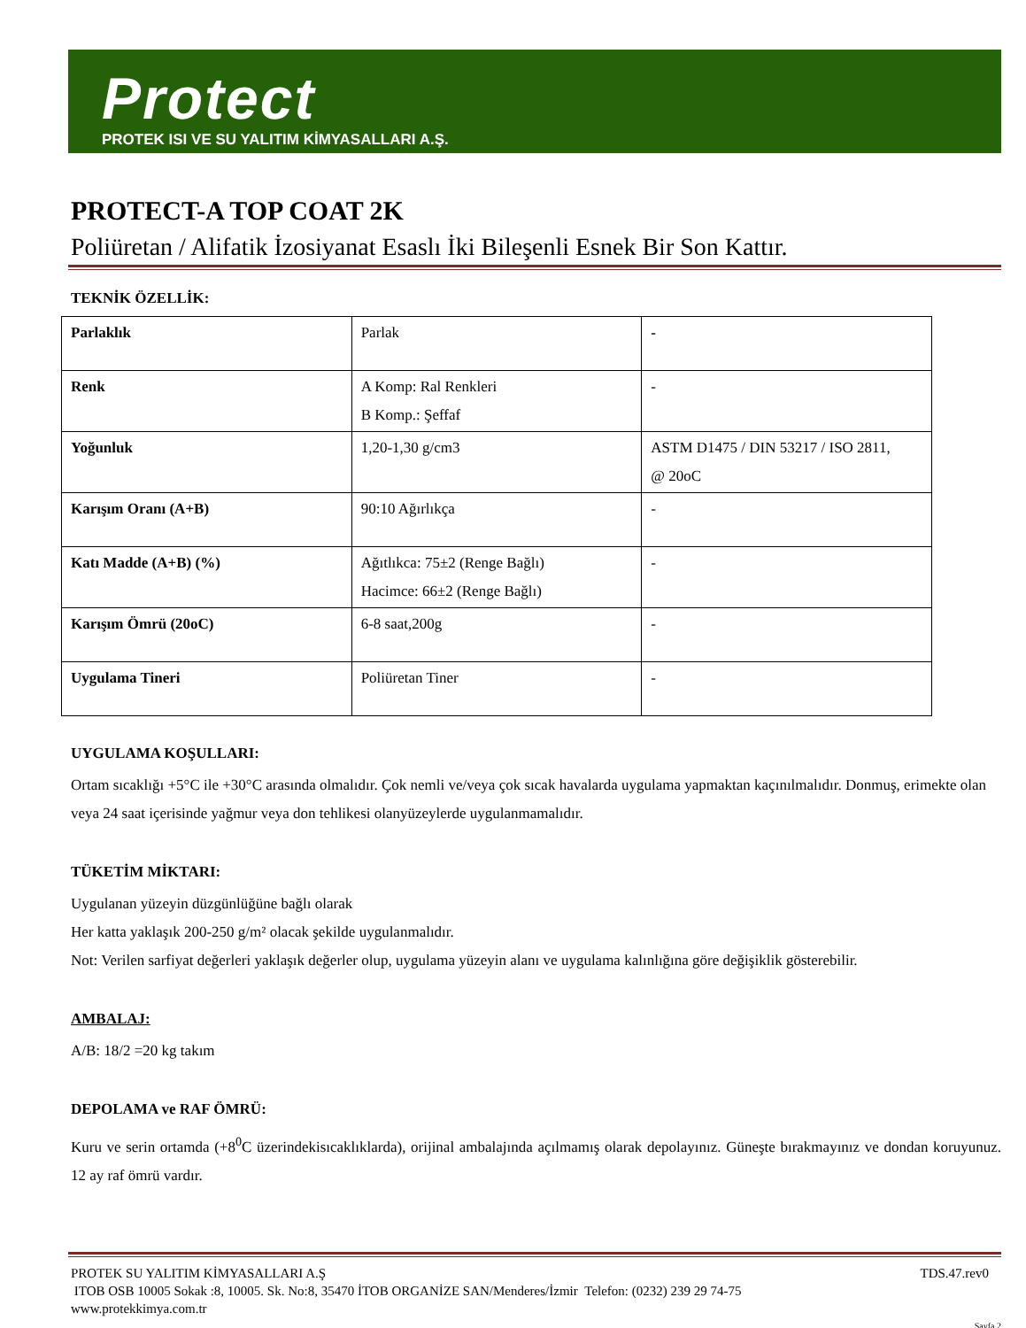Protect
PROTEK ISI VE SU YALITIM KİMYASALLARI A.Ş.
PROTECT-A TOP COAT 2K
Poliüretan / Alifatik İzosiyanat Esaslı İki Bileşenli Esnek Bir Son Kattır.
TEKNİK ÖZELLİK:
| Parlaklık | Parlak | - |
| Renk | A Komp: Ral Renkleri B Komp.: Şeffaf | - |
| Yoğunluk | 1,20-1,30 g/cm3 | ASTM D1475 / DIN 53217 / ISO 2811, @ 20oC |
| Karışım Oranı (A+B) | 90:10 Ağırlıkça | - |
| Katı Madde (A+B) (%) | Ağıtlıkca: 75±2 (Renge Bağlı) Hacimce: 66±2 (Renge Bağlı) | - |
| Karışım Ömrü (20oC) | 6-8 saat,200g | - |
| Uygulama Tineri | Poliüretan Tiner | - |
UYGULAMA KOŞULLARI:
Ortam sıcaklığı +5°C ile +30°C arasında olmalıdır. Çok nemli ve/veya çok sıcak havalarda uygulama yapmaktan kaçınılmalıdır. Donmuş, erimekte olan veya 24 saat içerisinde yağmur veya don tehlikesi olanyüzeylerde uygulanmamalıdır.
TÜKETİM MİKTARI:
Uygulanan yüzeyin düzgünlüğüne bağlı olarak
Her katta yaklaşık 200-250 g/m² olacak şekilde uygulanmalıdır.
Not: Verilen sarfiyat değerleri yaklaşık değerler olup, uygulama yüzeyin alanı ve uygulama kalınlığına göre değişiklik gösterebilir.
AMBALAJ:
A/B: 18/2 =20 kg takım
DEPOLAMA ve RAF ÖMRÜ:
Kuru ve serin ortamda (+8<sup>0</sup>C üzerindekisıcaklıklarda), orijinal ambalajında açılmamış olarak depolayınız. Güneşte bırakmayınız ve dondan koruyunuz. 12 ay raf ömrü vardır.
PROTEK SU YALITIM KİMYASALLARI A.Ş TDS.47.rev0
ITOB OSB 10005 Sokak :8, 10005. Sk. No:8, 35470 İTOB ORGANİZE SAN/Menderes/İzmir Telefon: (0232) 239 29 74-75
www.protekkimya.com.tr
Sayfa 2